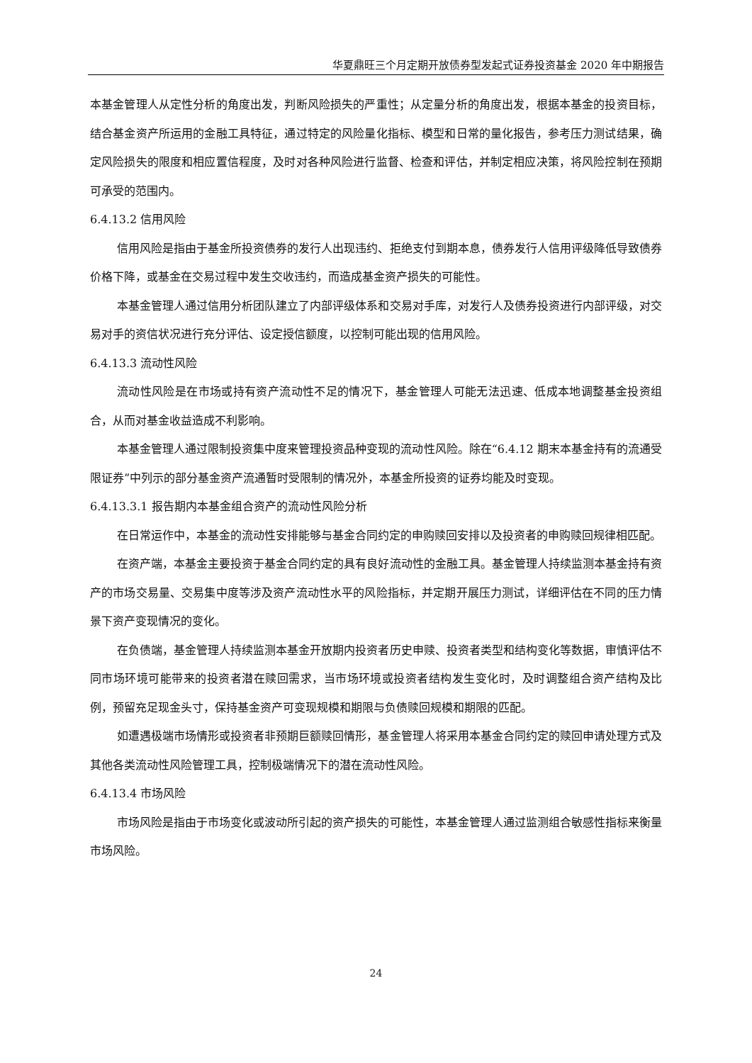华夏鼎旺三个月定期开放债券型发起式证券投资基金 2020 年中期报告
本基金管理人从定性分析的角度出发，判断风险损失的严重性；从定量分析的角度出发，根据本基金的投资目标，结合基金资产所运用的金融工具特征，通过特定的风险量化指标、模型和日常的量化报告，参考压力测试结果，确定风险损失的限度和相应置信程度，及时对各种风险进行监督、检查和评估，并制定相应决策，将风险控制在预期可承受的范围内。
6.4.13.2 信用风险
信用风险是指由于基金所投资债券的发行人出现违约、拒绝支付到期本息，债券发行人信用评级降低导致债券价格下降，或基金在交易过程中发生交收违约，而造成基金资产损失的可能性。
本基金管理人通过信用分析团队建立了内部评级体系和交易对手库，对发行人及债券投资进行内部评级，对交易对手的资信状况进行充分评估、设定授信额度，以控制可能出现的信用风险。
6.4.13.3 流动性风险
流动性风险是在市场或持有资产流动性不足的情况下，基金管理人可能无法迅速、低成本地调整基金投资组合，从而对基金收益造成不利影响。
本基金管理人通过限制投资集中度来管理投资品种变现的流动性风险。除在“6.4.12 期末本基金持有的流通受限证券”中列示的部分基金资产流通暂时受限制的情况外，本基金所投资的证券均能及时变现。
6.4.13.3.1 报告期内本基金组合资产的流动性风险分析
在日常运作中，本基金的流动性安排能够与基金合同约定的申购赎回安排以及投资者的申购赎回规律相匹配。
在资产端，本基金主要投资于基金合同约定的具有良好流动性的金融工具。基金管理人持续监测本基金持有资产的市场交易量、交易集中度等涉及资产流动性水平的风险指标，并定期开展压力测试，详细评估在不同的压力情景下资产变现情况的变化。
在负债端，基金管理人持续监测本基金开放期内投资者历史申赎、投资者类型和结构变化等数据，审慎评估不同市场环境可能带来的投资者潜在赎回需求，当市场环境或投资者结构发生变化时，及时调整组合资产结构及比例，预留充足现金头寸，保持基金资产可变现规模和期限与负债赎回规模和期限的匹配。
如遭遇极端市场情形或投资者非预期巨额赎回情形，基金管理人将采用本基金合同约定的赎回申请处理方式及其他各类流动性风险管理工具，控制极端情况下的潜在流动性风险。
6.4.13.4 市场风险
市场风险是指由于市场变化或波动所引起的资产损失的可能性，本基金管理人通过监测组合敏感性指标来衡量市场风险。
24